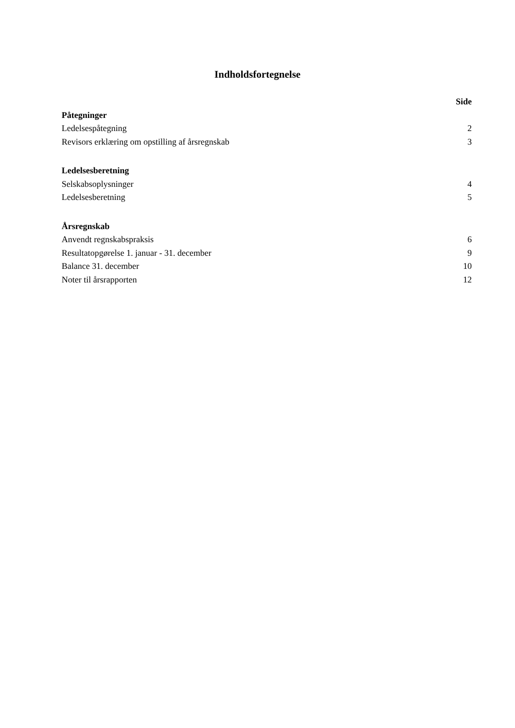Indholdsfortegnelse
Side
Påtegninger
Ledelsespåtegning 2
Revisors erklæring om opstilling af årsregnskab 3
Ledelsesberetning
Selskabsoplysninger 4
Ledelsesberetning 5
Årsregnskab
Anvendt regnskabspraksis 6
Resultatopgørelse 1. januar - 31. december 9
Balance 31. december 10
Noter til årsrapporten 12